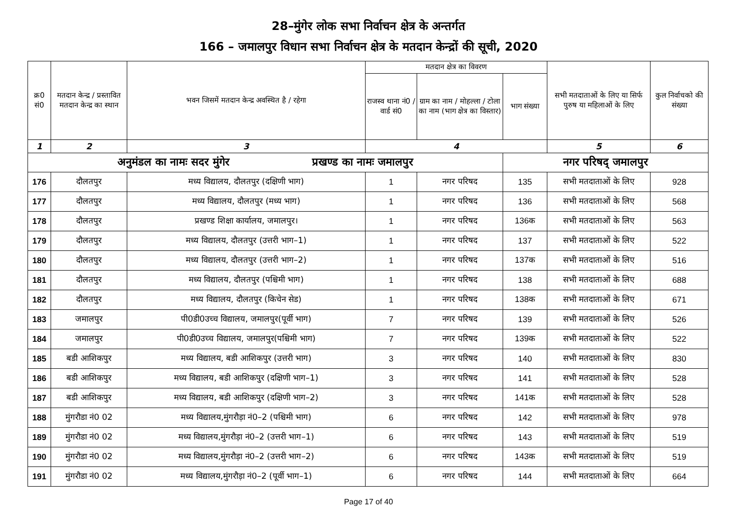28–मुंगेर लोक सभा निर्वाचन क्षेत्र के अन्तर्गत
166 – जमालपुर विधान सभा निर्वाचन क्षेत्र के मतदान केन्द्रों की सूची, 2020
| क्र0 सं0 | मतदान केन्द्र / प्रस्तावित मतदान केन्द्र का स्थान | भवन जिसमें मतदान केन्द्र अवस्थित है / रहेगा | मतदान क्षेत्र का विवरण | | | सभी मतदाताओं के लिए या सिर्फ पुरुष या महिलाओं के लिए | कुल निर्वाचको की संख्या |
| --- | --- | --- | --- | --- | --- | --- | --- |
| | | | राजस्व थाना नं0 / वार्ड सं0 | ग्राम का नाम / मोहल्ला / टोला का नाम (भाग क्षेत्र का विस्तार) | भाग संख्या | | |
| 1 | 2 | 3 | 4 | | | 5 | 6 |
| अनुमंडल का नामः सदर मुंगेर प्रखण्ड का नामः जमालपुर | | | | | नगर परिषद् जमालपुर | | |
| 176 | दौलतपुर | मध्य विद्यालय, दौलतपुर (दक्षिणी भाग) | 1 | नगर परिषद | 135 | सभी मतदाताओं के लिए | 928 |
| 177 | दौलतपुर | मध्य विद्यालय, दौलतपुर (मध्य भाग) | 1 | नगर परिषद | 136 | सभी मतदाताओं के लिए | 568 |
| 178 | दौलतपुर | प्रखण्ड शिक्षा कार्यालय, जमालपुर। | 1 | नगर परिषद | 136क | सभी मतदाताओं के लिए | 563 |
| 179 | दौलतपुर | मध्य विद्यालय, दौलतपुर (उत्तरी भाग–1) | 1 | नगर परिषद | 137 | सभी मतदाताओं के लिए | 522 |
| 180 | दौलतपुर | मध्य विद्यालय, दौलतपुर (उत्तरी भाग–2) | 1 | नगर परिषद | 137क | सभी मतदाताओं के लिए | 516 |
| 181 | दौलतपुर | मध्य विद्यालय, दौलतपुर (पश्चिमी भाग) | 1 | नगर परिषद | 138 | सभी मतदाताओं के लिए | 688 |
| 182 | दौलतपुर | मध्य विद्यालय, दौलतपुर (किचेन सेड) | 1 | नगर परिषद | 138क | सभी मतदाताओं के लिए | 671 |
| 183 | जमालपुर | पी0डी0उच्च विद्यालय, जमालपुर(पूर्वी भाग) | 7 | नगर परिषद | 139 | सभी मतदाताओं के लिए | 526 |
| 184 | जमालपुर | पी0डी0उच्च विद्यालय, जमालपुर(पश्चिमी भाग) | 7 | नगर परिषद | 139क | सभी मतदाताओं के लिए | 522 |
| 185 | बडी आशिकपुर | मध्य विद्यालय, बडी आशिकपुर (उत्तरी भाग) | 3 | नगर परिषद | 140 | सभी मतदाताओं के लिए | 830 |
| 186 | बडी आशिकपुर | मध्य विद्यालय, बडी आशिकपुर (दक्षिणी भाग–1) | 3 | नगर परिषद | 141 | सभी मतदाताओं के लिए | 528 |
| 187 | बडी आशिकपुर | मध्य विद्यालय, बडी आशिकपुर (दक्षिणी भाग–2) | 3 | नगर परिषद | 141क | सभी मतदाताओं के लिए | 528 |
| 188 | मुंगरौडा नं0 02 | मध्य विद्यालय,मुंगरौड़ा नं0–2 (पश्चिमी भाग) | 6 | नगर परिषद | 142 | सभी मतदाताओं के लिए | 978 |
| 189 | मुंगरौडा नं0 02 | मध्य विद्यालय,मुंगरौड़ा नं0–2 (उत्तरी भाग–1) | 6 | नगर परिषद | 143 | सभी मतदाताओं के लिए | 519 |
| 190 | मुंगरौडा नं0 02 | मध्य विद्यालय,मुंगरौड़ा नं0–2 (उत्तरी भाग–2) | 6 | नगर परिषद | 143क | सभी मतदाताओं के लिए | 519 |
| 191 | मुंगरौडा नं0 02 | मध्य विद्यालय,मुंगरौड़ा नं0–2 (पूर्वी भाग–1) | 6 | नगर परिषद | 144 | सभी मतदाताओं के लिए | 664 |
Page 17 of 40